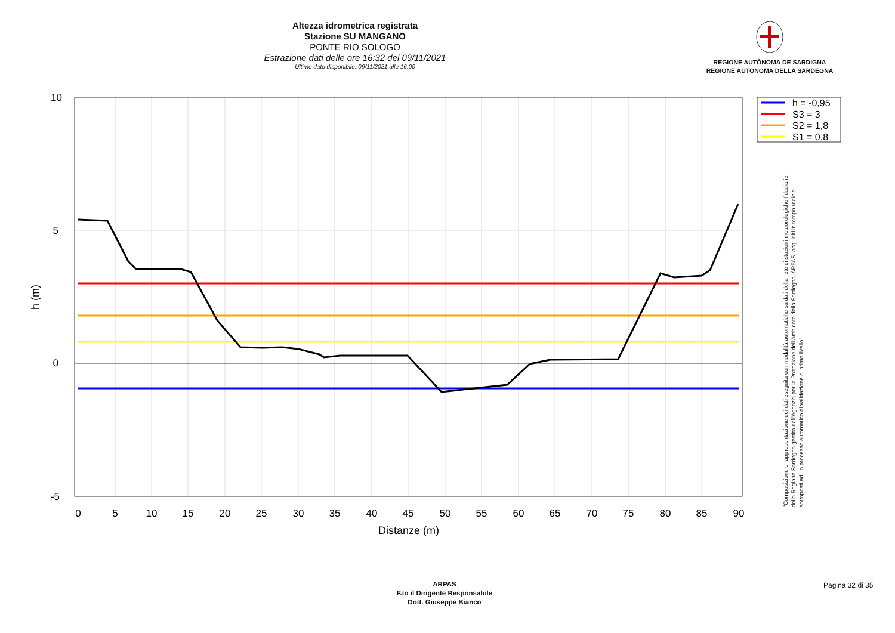Altezza idrometrica registrata
Stazione SU MANGANO
PONTE RIO SOLOGO
Estrazione dati delle ore 16:32 del 09/11/2021
Ultimo dato disponibile: 09/11/2021 alle 16:00
REGIONE AUTÒNOMA DE SARDIGNA
REGIONE AUTONOMA DELLA SARDEGNA
10
5
0
-5
0
5
10
15
20
25
30
35
40
45
50
55
60
65
70
75
80
85
90
Distanze (m)
h (m)
h = -0,95
S3 = 3
S2 = 1,8
S1 = 0,8
"Composizione e rappresentazione dei dati eseguita con modalità automatiche su dati della rete di stazioni meteorologiche fiduciarie della Regione Sardegna gestita dall'Agenzia per la Protezione dell'Ambiente della Sardegna, ARPAS, acquisiti in tempo reale e sottoposti ad un processo automatico di validazione di primo livello"
ARPAS
F.to il Dirigente Responsabile
Dott. Giuseppe Bianco
Pagina 32 di 35